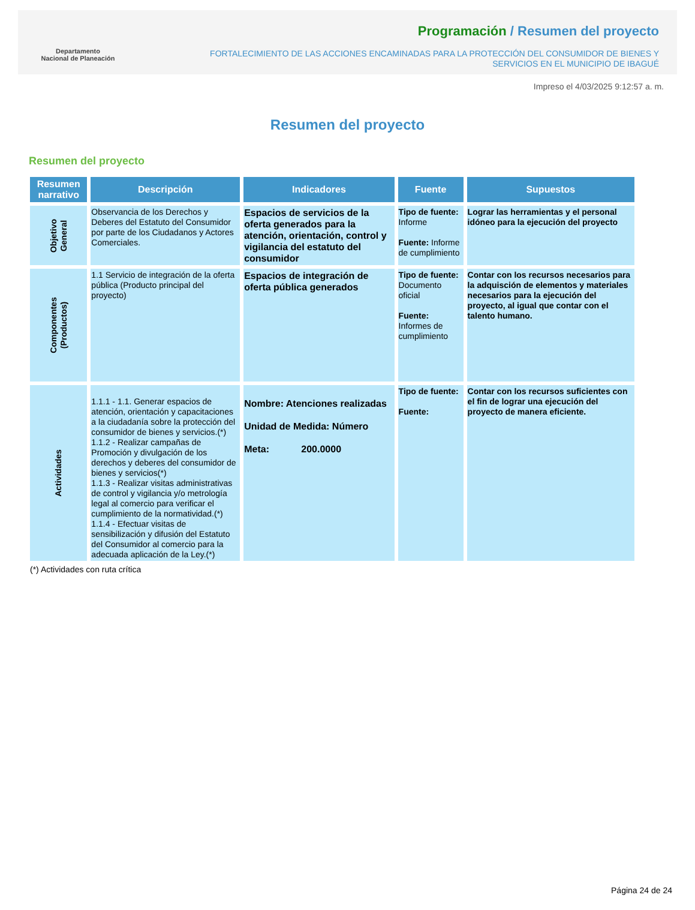Departamento
Nacional de Planeación
Programación / Resumen del proyecto
FORTALECIMIENTO DE LAS ACCIONES ENCAMINADAS PARA LA PROTECCIÓN DEL CONSUMIDOR DE BIENES Y
SERVICIOS EN EL MUNICIPIO DE IBAGUÉ
Impreso el 4/03/2025 9:12:57 a. m.
Resumen del proyecto
Resumen del proyecto
| Resumen narrativo | Descripción | Indicadores | Fuente | Supuestos |
| --- | --- | --- | --- | --- |
| Objetivo General | Observancia de los Derechos y Deberes del Estatuto del Consumidor por parte de los Ciudadanos y Actores Comerciales. | Espacios de servicios de la oferta generados para la atención, orientación, control y vigilancia del estatuto del consumidor | Tipo de fuente: Informe Fuente: Informe de cumplimiento | Lograr las herramientas y el personal idóneo para la ejecución del proyecto |
| Componentes (Productos) | 1.1 Servicio de integración de la oferta pública (Producto principal del proyecto) | Espacios de integración de oferta pública generados | Tipo de fuente: Documento oficial Fuente: Informes de cumplimiento | Contar con los recursos necesarios para la adquisción de elementos y materiales necesarios para la ejecución del proyecto, al igual que contar con el talento humano. |
| Actividades | 1.1.1 - 1.1. Generar espacios de atención, orientación y capacitaciones a la ciudadanía sobre la protección del consumidor de bienes y servicios.(*) 1.1.2 - Realizar campañas de Promoción y divulgación de los derechos y deberes del consumidor de bienes y servicios(*) 1.1.3 - Realizar visitas administrativas de control y vigilancia y/o metrología legal al comercio para verificar el cumplimiento de la normatividad.(*) 1.1.4 - Efectuar visitas de sensibilización y difusión del Estatuto del Consumidor al comercio para la adecuada aplicación de la Ley.(*) | Nombre: Atenciones realizadas Unidad de Medida: Número Meta: 200.0000 | Tipo de fuente: Fuente: | Contar con los recursos suficientes con el fin de lograr una ejecución del proyecto de manera eficiente. |
(*) Actividades con ruta crítica
Página 24 de 24